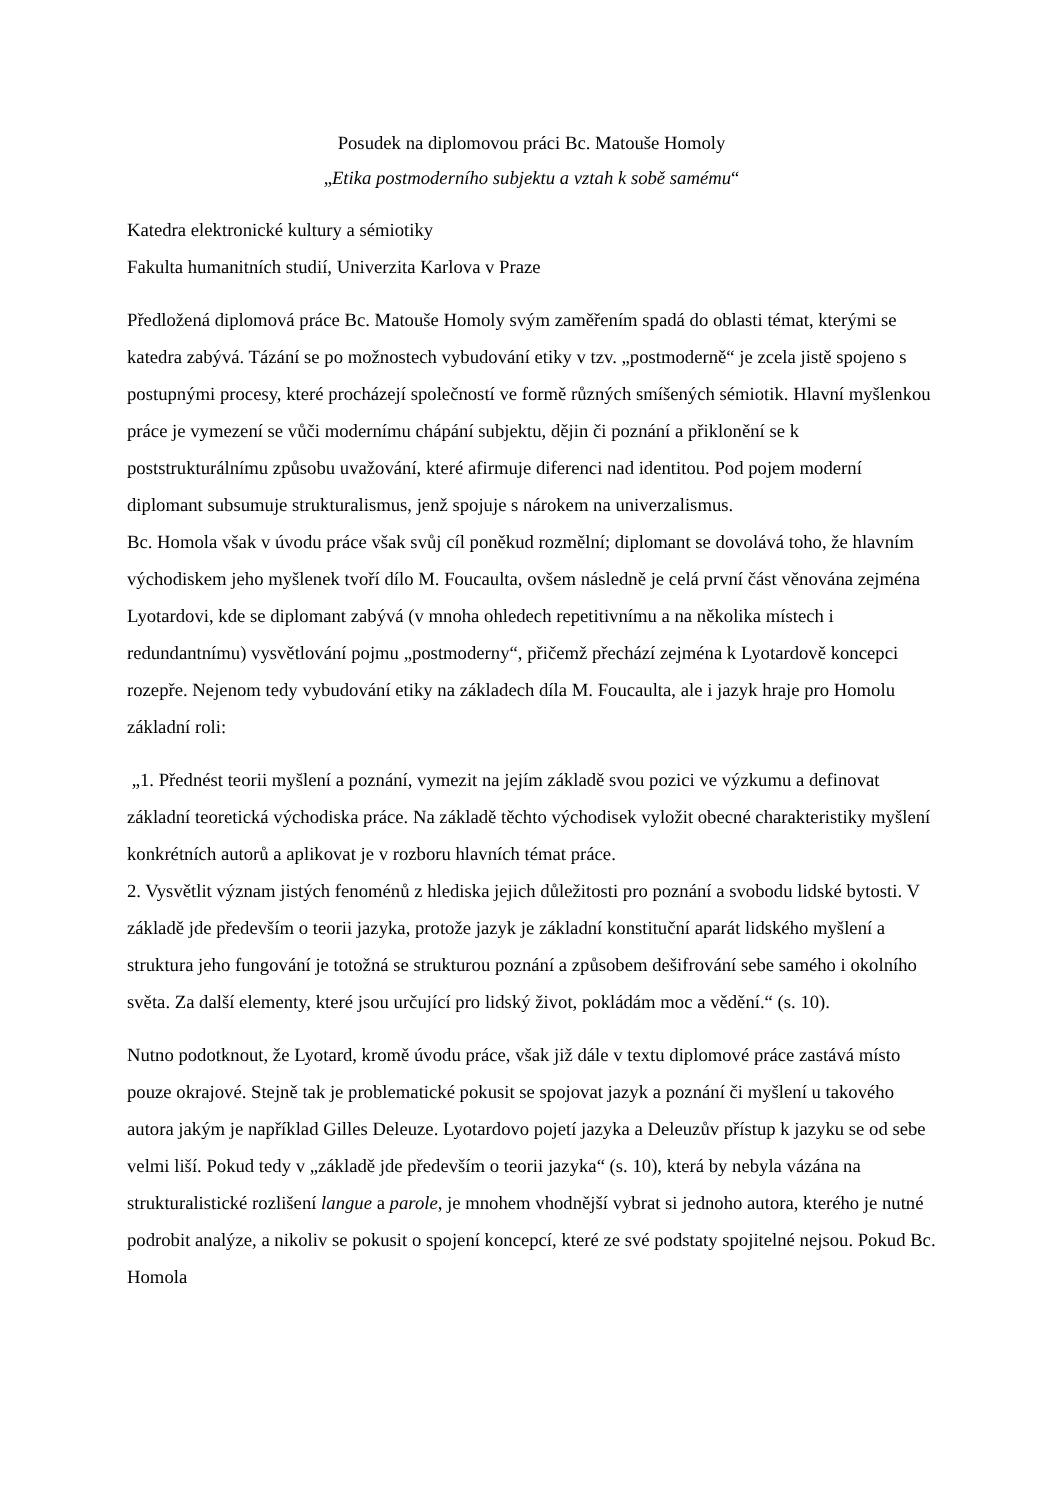Posudek na diplomovou práci Bc. Matouše Homoly
„Etika postmoderního subjektu a vztah k sobě samému“
Katedra elektronické kultury a sémiotiky
Fakulta humanitních studií, Univerzita Karlova v Praze
Předložená diplomová práce Bc. Matouše Homoly svým zaměřením spadá do oblasti témat, kterými se katedra zabývá. Tázání se po možnostech vybudování etiky v tzv. „postmoderně“ je zcela jistě spojeno s postupnými procesy, které procházejí společností ve formě různých smíšených sémiotik. Hlavní myšlenkou práce je vymezení se vůči modernímu chápání subjektu, dějin či poznání a přiklonění se k poststrukturálnímu způsobu uvažování, které afirmuje diferenci nad identitou. Pod pojem moderní diplomant subsumuje strukturalismus, jenž spojuje s nárokem na univerzalismus.
Bc. Homola však v úvodu práce však svůj cíl poněkud rozmělní; diplomant se dovolává toho, že hlavním východiskem jeho myšlenek tvoří dílo M. Foucaulta, ovšem následně je celá první část věnována zejména Lyotardovi, kde se diplomant zabývá (v mnoha ohledech repetitivnímu a na několika místech i redundantnímu) vysvětlování pojmu „postmoderny“, přičemž přechází zejména k Lyotardově koncepci rozepře. Nejenom tedy vybudování etiky na základech díla M. Foucaulta, ale i jazyk hraje pro Homolu základní roli:
„1. Přednést teorii myšlení a poznání, vymezit na jejím základě svou pozici ve výzkumu a definovat základní teoretická východiska práce. Na základě těchto východisek vyložit obecné charakteristiky myšlení konkrétních autorů a aplikovat je v rozboru hlavních témat práce.
2. Vysvětlit význam jistých fenoménů z hlediska jejich důležitosti pro poznání a svobodu lidské bytosti. V základě jde především o teorii jazyka, protože jazyk je základní konstituční aparát lidského myšlení a struktura jeho fungování je totožná se strukturou poznání a způsobem dešifrování sebe samého i okolního světa. Za další elementy, které jsou určující pro lidský život, pokládám moc a vědění.“ (s. 10).
Nutno podotknout, že Lyotard, kromě úvodu práce, však již dále v textu diplomové práce zastává místo pouze okrajové. Stejně tak je problematické pokusit se spojovat jazyk a poznání či myšlení u takového autora jakým je například Gilles Deleuze. Lyotardovo pojetí jazyka a Deleuzův přístup k jazyku se od sebe velmi liší. Pokud tedy v „základě jde především o teorii jazyka“ (s. 10), která by nebyla vázána na strukturalistické rozlišení langue a parole, je mnohem vhodnější vybrat si jednoho autora, kterého je nutné podrobit analýze, a nikoliv se pokusit o spojení koncepcí, které ze své podstaty spojitelné nejsou. Pokud Bc. Homola